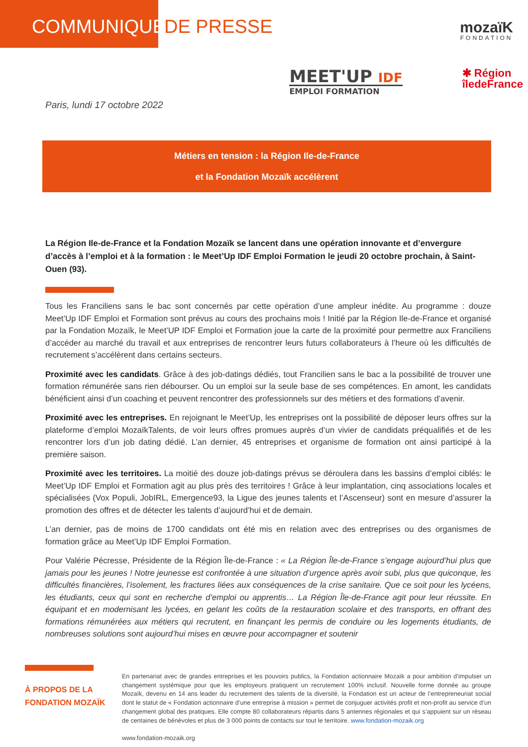COMMUNIQUÉ DE PRESSE
mozaïK
FONDATION
MEET'UP IDF
EMPLOI FORMATION
✱ Région
îledeFrance
Paris, lundi 17 octobre 2022
Métiers en tension : la Région Ile-de-France
et la Fondation Mozaïk accélèrent
La Région Ile-de-France et la Fondation Mozaïk se lancent dans une opération innovante et d’envergure d’accès à l’emploi et à la formation : le Meet’Up IDF Emploi Formation le jeudi 20 octobre prochain, à Saint-Ouen (93).
Tous les Franciliens sans le bac sont concernés par cette opération d’une ampleur inédite. Au programme : douze Meet’Up IDF Emploi et Formation sont prévus au cours des prochains mois ! Initié par la Région Ile-de-France et organisé par la Fondation Mozaïk, le Meet’UP IDF Emploi et Formation joue la carte de la proximité pour permettre aux Franciliens d’accéder au marché du travail et aux entreprises de rencontrer leurs futurs collaborateurs à l’heure où les difficultés de recrutement s’accélèrent dans certains secteurs.
Proximité avec les candidats. Grâce à des job-datings dédiés, tout Francilien sans le bac a la possibilité de trouver une formation rémunérée sans rien débourser. Ou un emploi sur la seule base de ses compétences. En amont, les candidats bénéficient ainsi d’un coaching et peuvent rencontrer des professionnels sur des métiers et des formations d’avenir.
Proximité avec les entreprises. En rejoignant le Meet’Up, les entreprises ont la possibilité de déposer leurs offres sur la plateforme d’emploi MozaïkTalents, de voir leurs offres promues auprès d’un vivier de candidats préqualifiés et de les rencontrer lors d’un job dating dédié. L’an dernier, 45 entreprises et organisme de formation ont ainsi participé à la première saison.
Proximité avec les territoires. La moitié des douze job-datings prévus se déroulera dans les bassins d’emploi ciblés: le Meet’Up IDF Emploi et Formation agit au plus près des territoires ! Grâce à leur implantation, cinq associations locales et spécialisées (Vox Populi, JobIRL, Emergence93, la Ligue des jeunes talents et l’Ascenseur) sont en mesure d’assurer la promotion des offres et de détecter les talents d’aujourd’hui et de demain.
L’an dernier, pas de moins de 1700 candidats ont été mis en relation avec des entreprises ou des organismes de formation grâce au Meet’Up IDF Emploi Formation.
Pour Valérie Pécresse, Présidente de la Région Île-de-France : « La Région Île-de-France s’engage aujourd’hui plus que jamais pour les jeunes ! Notre jeunesse est confrontée à une situation d’urgence après avoir subi, plus que quiconque, les difficultés financières, l’isolement, les fractures liées aux conséquences de la crise sanitaire. Que ce soit pour les lycéens, les étudiants, ceux qui sont en recherche d’emploi ou apprentis… La Région Île-de-France agit pour leur réussite. En équipant et en modernisant les lycées, en gelant les coûts de la restauration scolaire et des transports, en offrant des formations rémunérées aux métiers qui recrutent, en finançant les permis de conduire ou les logements étudiants, de nombreuses solutions sont aujourd’hui mises en œuvre pour accompagner et soutenir
À PROPOS DE LA FONDATION MOZAÏK
En partenariat avec de grandes entreprises et les pouvoirs publics, la Fondation actionnaire Mozaïk a pour ambition d’impulser un changement systémique pour que les employeurs pratiquent un recrutement 100% inclusif. Nouvelle forme donnée au groupe Mozaïk, devenu en 14 ans leader du recrutement des talents de la diversité, la Fondation est un acteur de l’entrepreneuriat social dont le statut de « Fondation actionnaire d’une entreprise à mission » permet de conjuguer activités profit et non-profit au service d’un changement global des pratiques. Elle compte 80 collaborateurs répartis dans 5 antennes régionales et qui s’appuient sur un réseau de centaines de bénévoles et plus de 3 000 points de contacts sur tout le territoire. www.fondation-mozaik.org
www.fondation-mozaik.org